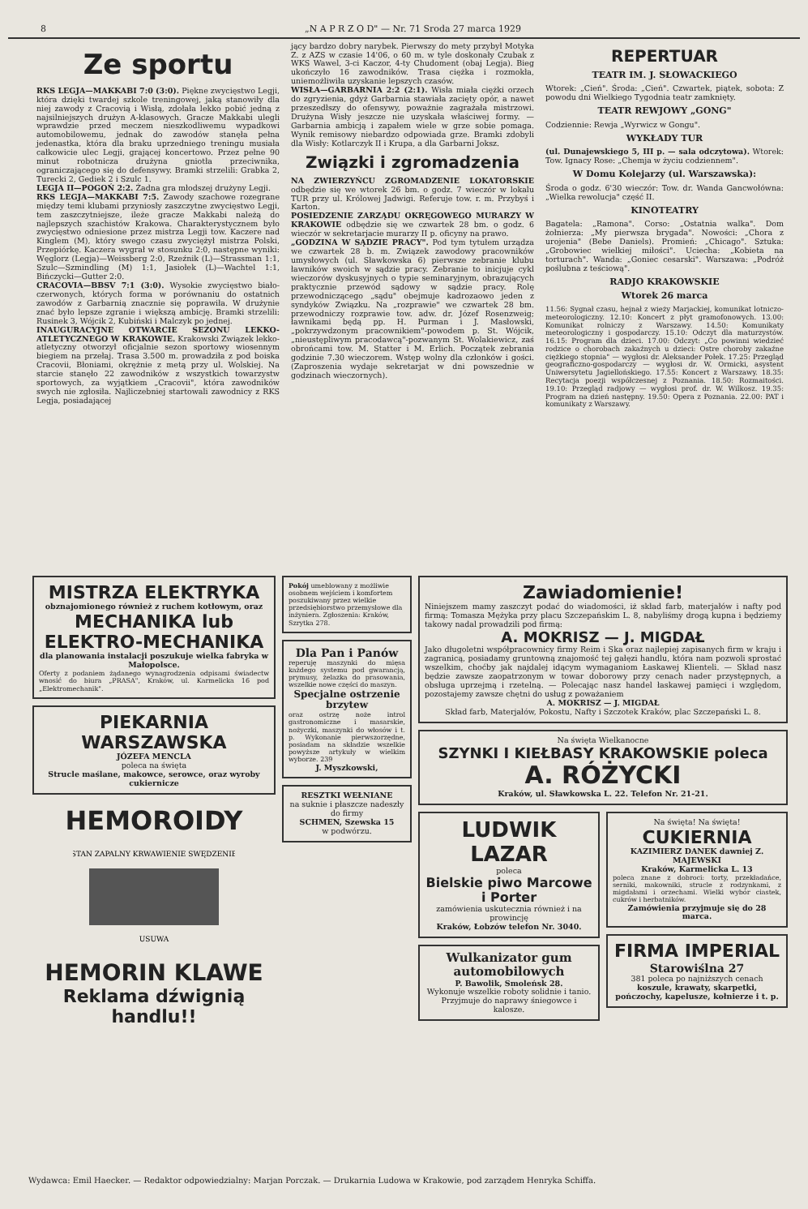8 „N A P R Z O D" — Nr. 71 Sroda 27 marca 1929
Ze sportu
RKS LEGJA—MAKKABI 7:0 (3:0). Piękne zwycięstwo Legji, która dzięki twardej szkole treningowej, jaką stanowiły dla niej zawody z Cracovią i Wisłą, zdołała lekko pobić jedną z najsilniejszych drużyn A-klasowych. Gracze Makkabi ulegli wprawdzie przed meczem nieszkodliwemu wypadkowi automobilowemu, jednak do zawodów stanęła pełna jedenastka, która dla braku uprzedniego treningu musiała całkowicie ulec Legji, grającej koncertowo. Przez pełne 90 minut robotnicza drużyna gniotła przeciwnika, ograniczającego się do defensywy. Bramki strzelili: Grabka 2, Turecki 2, Gediek 2 i Szulc 1.
LEGJA II—POGOŃ 2:2. Żadna gra młodszej drużyny Legji.
RKS LEGJA—MAKKABI 7:5. Zawody szachowe rozegrane między temi klubami przyniosły zaszczytne zwycięstwo Legji, tem zaszczytniejsze, ileże gracze Makkabi należą do najlepszych szachistów Krakowa. Charakterystycznem było zwycięstwo odniesione przez mistrza Legji tow. Kaczere nad Kinglem (M), który swego czasu zwyciężył mistrza Polski, Przepiórkę. Kaczera wygrał w stosunku 2:0, następne wyniki: Węglorz (Legja)—Weissberg 2:0, Rzeźnik (L)—Strassman 1:1, Szulc—Szmindling (M) 1:1, Jasiołek (L)—Wachtel 1:1, Bińczycki—Gutter 2:0.
CRACOVIA—BBSV 7:1 (3:0). Wysokie zwycięstwo biało-czerwonych, których forma w porównaniu do ostatnich zawodów z Garbarnią znacznie się poprawiła. W drużynie znać było lepsze zgranie i większą ambicję. Bramki strzelili: Rusinek 3, Wójcik 2, Kubiński i Malczyk po jednej.
INAUGURACYJNE OTWARCIE SEZONU LEKKO-ATLETYCZNEGO W KRAKOWIE. Krakowski Związek lekko-atletyczny otworzył oficjalnie sezon sportowy wiosennym biegiem na przełaj. Trasa 3.500 m. prowadziła z pod boiska Cracovii, Błoniami, okrężnie z metą przy ul. Wolskiej. Na starcie stanęło 22 zawodników z wszystkich towarzystw sportowych, za wyjątkiem „Cracovii", która zawodników swych nie zgłosiła. Najliczebniej startowali zawodnicy z RKS Legja, posiadającej
jący bardzo dobry narybek. Pierwszy do mety przybył Motyka Z. z AZS w czasie 14'06, o 60 m. w tyle doskonały Czubak z WKS Wawel, 3-ci Kaczor, 4-ty Chudoment (obaj Legja). Bieg ukończyło 16 zawodników. Trasa ciężka i rozmokła, uniemożliwiła uzyskanie lepszych czasów.
WISŁA—GARBARNIA 2:2 (2:1). Wisła miała ciężki orzech do zgryzienia, gdyż Garbarnia stawiała zacięty opór, a nawet przeszedłszy do ofensywy, poważnie zagrażała mistrzowi. Drużyna Wisły jeszcze nie uzyskała właściwej formy. — Garbarnia ambicją i zapałem wiele w grze sobie pomaga. Wynik remisowy niebardzo odpowiada grze. Bramki zdobyli dla Wisły: Kotlarczyk II i Krupa, a dla Garbarni Joksz.
Związki i zgromadzenia
NA ZWIERZYŃCU ZGROMADZENIE LOKATORSKIE odbędzie się we wtorek 26 bm. o godz. 7 wieczór w lokalu TUR przy ul. Królowej Jadwigi. Referuje tow. r. m. Przybyś i Karton.
POSIEDZENIE ZARZĄDU OKRĘGOWEGO MURARZY W KRAKOWIE odbędzie się we czwartek 28 bm. o godz. 6 wieczór w sekretarjacie murarzy II p. oficyny na prawo.
„GODZINA W SĄDZIE PRACY". Pod tym tytułem urządza we czwartek 28 b. m. Związek zawodowy pracowników umysłowych (ul. Sławkowska 6) pierwsze zebranie klubu ławników swoich w sądzie pracy. Zebranie to inicjuje cykl wieczorów dyskusyjnych o typie seminaryjnym, obrazujących praktycznie przewód sądowy w sądzie pracy. Rolę przewodniczącego „sądu" obejmuje kadrozaowo jeden z syndyków Związku. Na „rozprawie" we czwartek 28 bm. przewodniczy rozprawie tow. adw. dr. Józef Rosenzweig; ławnikami będą pp. H. Purman i J. Masłowski, „pokrzywdzonym pracownikiem"-powodem p. St. Wójcik, „nieustępliwym pracodawcą"-pozwanym St. Wolakiewicz, zaś obrońcami tow. M. Statter i M. Erlich. Początek zebrania godzinie 7.30 wieczorem. Wstęp wolny dla członków i gości. (Zaproszenia wydaje sekretarjat w dni powszednie w godzinach wieczornych).
REPERTUAR
TEATR IM. J. SŁOWACKIEGO
Wtorek: „Cień". Środa: „Cień". Czwartek, piątek, sobota: Z powodu dni Wielkiego Tygodnia teatr zamknięty.
TEATR REWJOWY „GONG"
Codziennie: Rewja „Wyrwicz w Gongu".
WYKŁADY TUR
(ul. Dunajewskiego 5, III p. — sala odczytowa). Wtorek: Tow. Ignacy Rose: „Chemja w życiu codziennem".
W Domu Kolejarzy (ul. Warszawska):
Środa o godz. 6'30 wieczór: Tow. dr. Wanda Gancwołówna: „Wielka rewolucja" część II.
KINOTEATRY
Bagatela: „Ramona". Corso: „Ostatnia walka". Dom żołnierza: „My pierwsza brygada". Nowości: „Chora z urojenia" (Bebe Daniels). Promień: „Chicago". Sztuka: „Grobowiec wielkiej miłości". Uciecha: „Kobieta na torturach". Wanda: „Goniec cesarski". Warszawa: „Podróż poślubna z teściową".
RADJO KRAKOWSKIE
Wtorek 26 marca
11.56: Sygnał czasu, hejnał z wieży Marjackiej, komunikat lotniczo-meteorologiczny. 12.10: Koncert z płyt gramofonowych. 13.00: Komunikat rolniczy z Warszawy. 14.50: Komunikaty meteorologiczny i gospodarczy. 15.10: Odczyt dla maturzystów. 16.15: Program dla dzieci. 17.00: Odczyt: „Co powinni wiedzieć rodzice o chorobach zakaźnych u dzieci: Ostre choroby zakaźne ciężkiego stopnia" — wygłosi dr. Aleksander Połek. 17.25: Przegląd geograficzno-gospodarczy — wygłosi dr. W. Ormicki, asystent Uniwersytetu Jagiellońskiego. 17.55: Koncert z Warszawy. 18.35: Recytacja poezji współczesnej z Poznania. 18.50: Rozmaitości. 19.10: Przegląd radjowy — wygłosi prof. dr. W. Wilkosz. 19.35: Program na dzień następny. 19.50: Opera z Poznania. 22.00: PAT i komunikaty z Warszawy.
MISTRZA ELEKTRYKA
obznajomionego również z ruchem kotłowym, oraz
MECHANIKA lub ELEKTRO-MECHANIKA
dla planowania instalacji poszukuje wielka fabryka w Małopolsce.
Oferty z podaniem żądanego wynagrodzenia odpisami świadectw wnosić do biura „PRASA", Kraków, ul. Karmelicka 16 pod „Elektromechanik".
PIEKARNIA WARSZAWSKA
JÓZEFA MENCLA
poleca na święta
Strucle maślane, makowce, serowce, oraz wyroby cukiernicze
HEMOROIDY
STAN ZAPALNY KRWAWIENIE SWĘDZENIE
USUWA
HEMORIN KLAWE
Reklama dźwignią handlu!!
Pokój umeblowany z możliwie osobnem wejściem i komfortem poszukiwany przez wielkie przedsiębiorstwo przemysłowe dla inżyniera. Zgłoszenia: Kraków, Szrytka 278.
Dla Pan i Panów
reperuję maszynki do mięsa każdego systemu pod gwarancją, prymusy, żelazka do prasowania, wszelkie nowe części do maszyn.
Specjalne ostrzenie brzytew
oraz ostrzę noże introl gastronomiczne i masarskie, nożyczki, maszynki do włosów i t. p. Wykonanie pierwszorzędne, posiadam na składzie wszelkie powyższe artykuły w wielkim wyborze. 239
J. Myszkowski,
RESZTKI WEŁNIANE
na suknie i płaszcze nadeszły do firmy
SCHMEN, Szewska 15
w podwórzu.
Zawiadomienie!
Niniejszem mamy zaszczyt podać do wiadomości, iż skład farb, materjałów i nafty pod firmą: Tomasza Mężyka przy placu Szczepańskim L. 8, nabyliśmy drogą kupna i będziemy takowy nadal prowadzili pod firmą:
A. MOKRISZ — J. MIGDAŁ
Jako długoletni współpracownicy firmy Reim i Ska oraz najlepiej zapisanych firm w kraju i zagranicą, posiadamy gruntowną znajomość tej gałęzi handlu, która nam pozwoli sprostać wszelkim, choćby jak najdalej idącym wymaganiom Łaskawej Klienteli. — Skład nasz będzie zawsze zaopatrzonym w towar doborowy przy cenach nader przystępnych, a obsługa uprzejmą i rzetelną. — Polecając nasz handel łaskawej pamięci i względom, pozostajemy zawsze chętni do usług z poważaniem
A. MOKRISZ — J. MIGDAŁ
Skład farb, Materjałów, Pokostu, Nafty i Szczotek Kraków, plac Szczepański L. 8.
Na święta Wielkanocne
SZYNKI I KIEŁBASY KRAKOWSKIE poleca
A. RÓŻYCKI
Kraków, ul. Sławkowska L. 22. Telefon Nr. 21-21.
LUDWIK LAZAR
poleca
Bielskie piwo Marcowe i Porter
zamówienia uskutecznia również i na prowincję
Kraków, Łobzów telefon Nr. 3040.
Wulkanizator gum automobilowych
P. Bawolik, Smoleńsk 28.
Wykonuje wszelkie roboty solidnie i tanio. Przyjmuje do naprawy śniegowce i kalosze.
Na święta! Na święta!
CUKIERNIA
KAZIMIERZ DANEK dawniej Z. MAJEWSKI
Kraków, Karmelicka L. 13
poleca znane z dobroci: torty, przekładańce, serniki, makowniki, strucle z rodzynkami, z migdałami i orzechami. Wielki wybór ciastek, cukrów i herbatników.
Zamówienia przyjmuje się do 28 marca.
FIRMA IMPERIAL
Starowiślna 27
381 poleca po najniższych cenach
koszule, krawaty, skarpetki, pończochy, kapelusze, kołnierze i t. p.
Wydawca: Emil Haecker. — Redaktor odpowiedzialny: Marjan Porczak. — Drukarnia Ludowa w Krakowie, pod zarządem Henryka Schiffa.